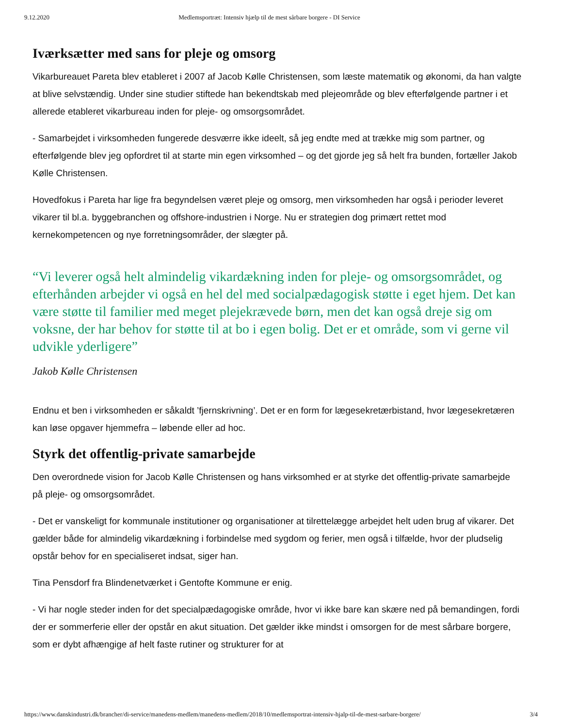9.12.2020 Medlemsportræt: Intensiv hjælp til de mest sårbare borgere - DI Service
Iværksætter med sans for pleje og omsorg
Vikarbureauet Pareta blev etableret i 2007 af Jacob Kølle Christensen, som læste matematik og økonomi, da han valgte at blive selvstændig. Under sine studier stiftede han bekendtskab med plejeområde og blev efterfølgende partner i et allerede etableret vikarbureau inden for pleje- og omsorgsområdet.
- Samarbejdet i virksomheden fungerede desværre ikke ideelt, så jeg endte med at trække mig som partner, og efterfølgende blev jeg opfordret til at starte min egen virksomhed – og det gjorde jeg så helt fra bunden, fortæller Jakob Kølle Christensen.
Hovedfokus i Pareta har lige fra begyndelsen været pleje og omsorg, men virksomheden har også i perioder leveret vikarer til bl.a. byggebranchen og offshore-industrien i Norge. Nu er strategien dog primært rettet mod kernekompetencen og nye forretningsområder, der slægter på.
“Vi leverer også helt almindelig vikardækning inden for pleje- og omsorgsområdet, og efterhånden arbejder vi også en hel del med socialpædagogisk støtte i eget hjem. Det kan være støtte til familier med meget plejekrævede børn, men det kan også dreje sig om voksne, der har behov for støtte til at bo i egen bolig. Det er et område, som vi gerne vil udvikle yderligere”
Jakob Kølle Christensen
Endnu et ben i virksomheden er såkaldt ’fjernskrivning’. Det er en form for lægesekretærbistand, hvor lægesekretæren kan løse opgaver hjemmefra – løbende eller ad hoc.
Styrk det offentlig-private samarbejde
Den overordnede vision for Jacob Kølle Christensen og hans virksomhed er at styrke det offentlig-private samarbejde på pleje- og omsorgsområdet.
- Det er vanskeligt for kommunale institutioner og organisationer at tilrettelægge arbejdet helt uden brug af vikarer. Det gælder både for almindelig vikardækning i forbindelse med sygdom og ferier, men også i tilfælde, hvor der pludselig opstår behov for en specialiseret indsat, siger han.
Tina Pensdorf fra Blindenetværket i Gentofte Kommune er enig.
- Vi har nogle steder inden for det specialpædagogiske område, hvor vi ikke bare kan skære ned på bemandingen, fordi der er sommerferie eller der opstår en akut situation. Det gælder ikke mindst i omsorgen for de mest sårbare borgere, som er dybt afhængige af helt faste rutiner og strukturer for at
https://www.danskindustri.dk/brancher/di-service/manedens-medlem/manedens-medlem/2018/10/medlemsportrat-intensiv-hjalp-til-de-mest-sarbare-borgere/ 3/4